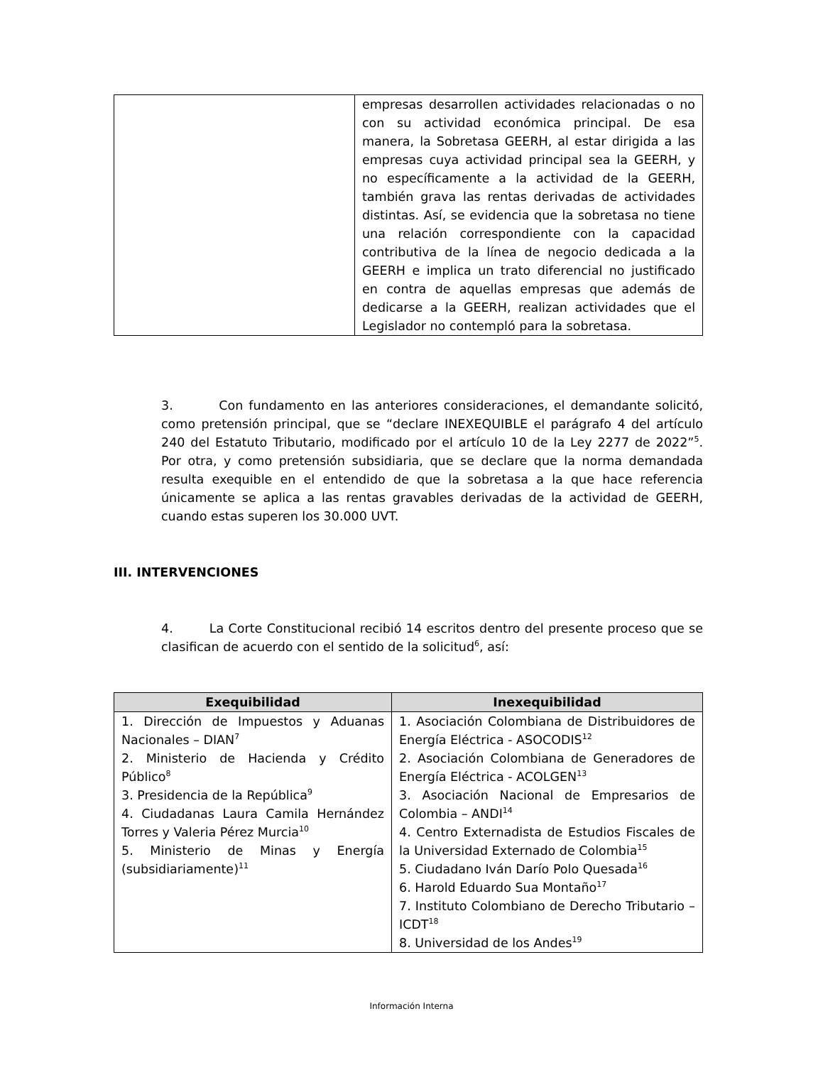| | empresas desarrollen actividades relacionadas o no con su actividad económica principal. De esa manera, la Sobretasa GEERH, al estar dirigida a las empresas cuya actividad principal sea la GEERH, y no específicamente a la actividad de la GEERH, también grava las rentas derivadas de actividades distintas. Así, se evidencia que la sobretasa no tiene una relación correspondiente con la capacidad contributiva de la línea de negocio dedicada a la GEERH e implica un trato diferencial no justificado en contra de aquellas empresas que además de dedicarse a la GEERH, realizan actividades que el Legislador no contempló para la sobretasa. |
3. Con fundamento en las anteriores consideraciones, el demandante solicitó, como pretensión principal, que se “declare INEXEQUIBLE el parágrafo 4 del artículo 240 del Estatuto Tributario, modificado por el artículo 10 de la Ley 2277 de 2022”<sup>5</sup>. Por otra, y como pretensión subsidiaria, que se declare que la norma demandada resulta exequible en el entendido de que la sobretasa a la que hace referencia únicamente se aplica a las rentas gravables derivadas de la actividad de GEERH, cuando estas superen los 30.000 UVT.
III. INTERVENCIONES
4. La Corte Constitucional recibió 14 escritos dentro del presente proceso que se clasifican de acuerdo con el sentido de la solicitud<sup>6</sup>, así:
| Exequibilidad | Inexequibilidad |
| --- | --- |
| 1. Dirección de Impuestos y Aduanas Nacionales – DIAN<sup>7</sup> 2. Ministerio de Hacienda y Crédito Público<sup>8</sup> 3. Presidencia de la República<sup>9</sup> 4. Ciudadanas Laura Camila Hernández Torres y Valeria Pérez Murcia<sup>10</sup> 5. Ministerio de Minas y Energía (subsidiariamente)<sup>11</sup> | 1. Asociación Colombiana de Distribuidores de Energía Eléctrica - ASOCODIS<sup>12</sup> 2. Asociación Colombiana de Generadores de Energía Eléctrica - ACOLGEN<sup>13</sup> 3. Asociación Nacional de Empresarios de Colombia – ANDI<sup>14</sup> 4. Centro Externadista de Estudios Fiscales de la Universidad Externado de Colombia<sup>15</sup> 5. Ciudadano Iván Darío Polo Quesada<sup>16</sup> 6. Harold Eduardo Sua Montaño<sup>17</sup> 7. Instituto Colombiano de Derecho Tributario – ICDT<sup>18</sup> 8. Universidad de los Andes<sup>19</sup> |
Información Interna